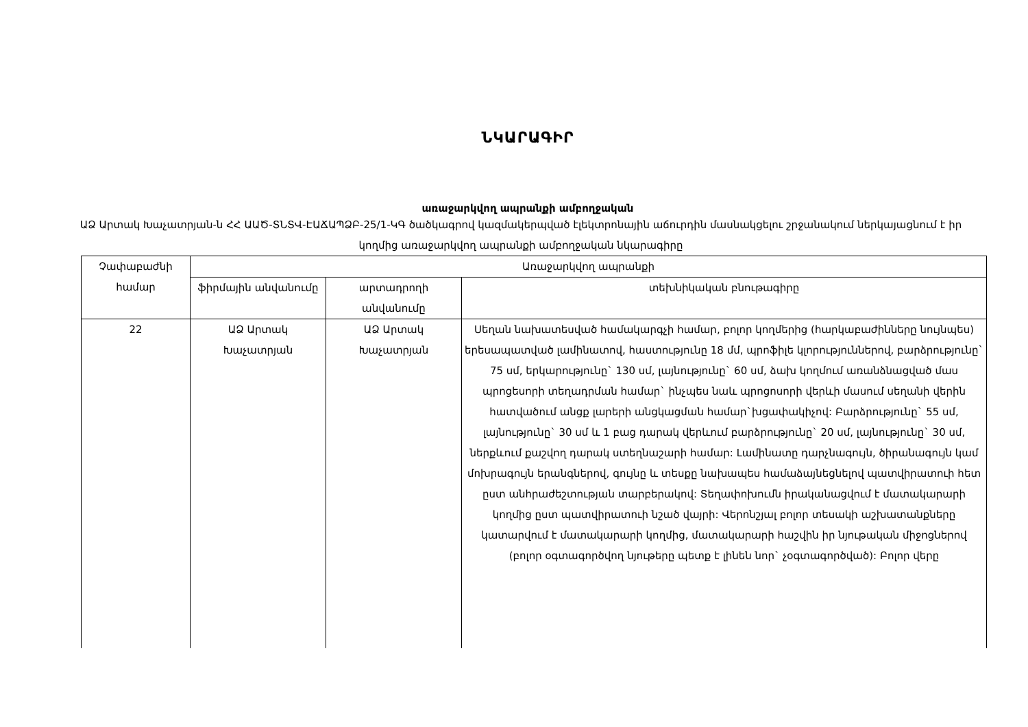ՆԿԱՐԱԳԻՐ
առաջարկվող ապրանքի ամբողջական
ԱՁ Արտակ Խաչատրյան-ն ՀՀ ԱԱԾ-ՏՆՏՎ-ԷԱՃԱՊՁԲ-25/1-ԿԳ ծածկագրով կազմակերպված էլեկտրոնային աճուրդին մասնակցելու շրջանակում ներկայացնում է իր կողմից առաջարկվող ապրանքի ամբողջական նկարագիրը
| Չափաբաժնի համար | Առաջարկվող ապրանքի | | |
| | ֆիրմային անվանումը | արտադրողի անվանումը | տեխնիկական բնութագիրը |
| 22 | ԱՁ Արտակ Խաչատրյան | ԱՁ Արտակ Խաչատրյան | Սեղան նախատեսված համակարգչի համար, բոլոր կողմերից (հարկաբաժինները նույնպես) երեսապատված լամինատով, հաստությունը 18 մմ, պրոֆիլե կլորություններով, բարձրությունը` 75 սմ, երկարությունը` 130 սմ, լայնությունը` 60 սմ, ձախ կողմում առանձնացված մաս պրոցեսորի տեղադրման համար` ինչպես նաև պրոցոսորի վերևի մասում սեղանի վերին հատվածում անցք լարերի անցկացման համար`խցափակիչով: Բարձրությունը` 55 սմ, լայնությունը` 30 սմ և 1 բաց դարակ վերևում բարձրությունը` 20 սմ, լայնությունը` 30 սմ, ներքևում քաշվող դարակ ստեղնաշարի համար: Լամինատը դարչնագույն, ծիրանագույն կամ մոխրագույն երանգներով, գույնը և տեսքը նախապես համաձայնեցնելով պատվիրատուի հետ ըստ անհրաժեշտության տարբերակով: Տեղափոխումն իրականացվում է մատակարարի կողմից ըստ պատվիրատուի նշած վայրի: Վերոնշյալ բոլոր տեսակի աշխատանքները կատարվում է մատակարարի կողմից, մատակարարի հաշվին իր նյութական միջոցներով (բոլոր օգտագործվող նյութերը պետք է լինեն նոր` չօգտագործված): Բոլոր վերը |